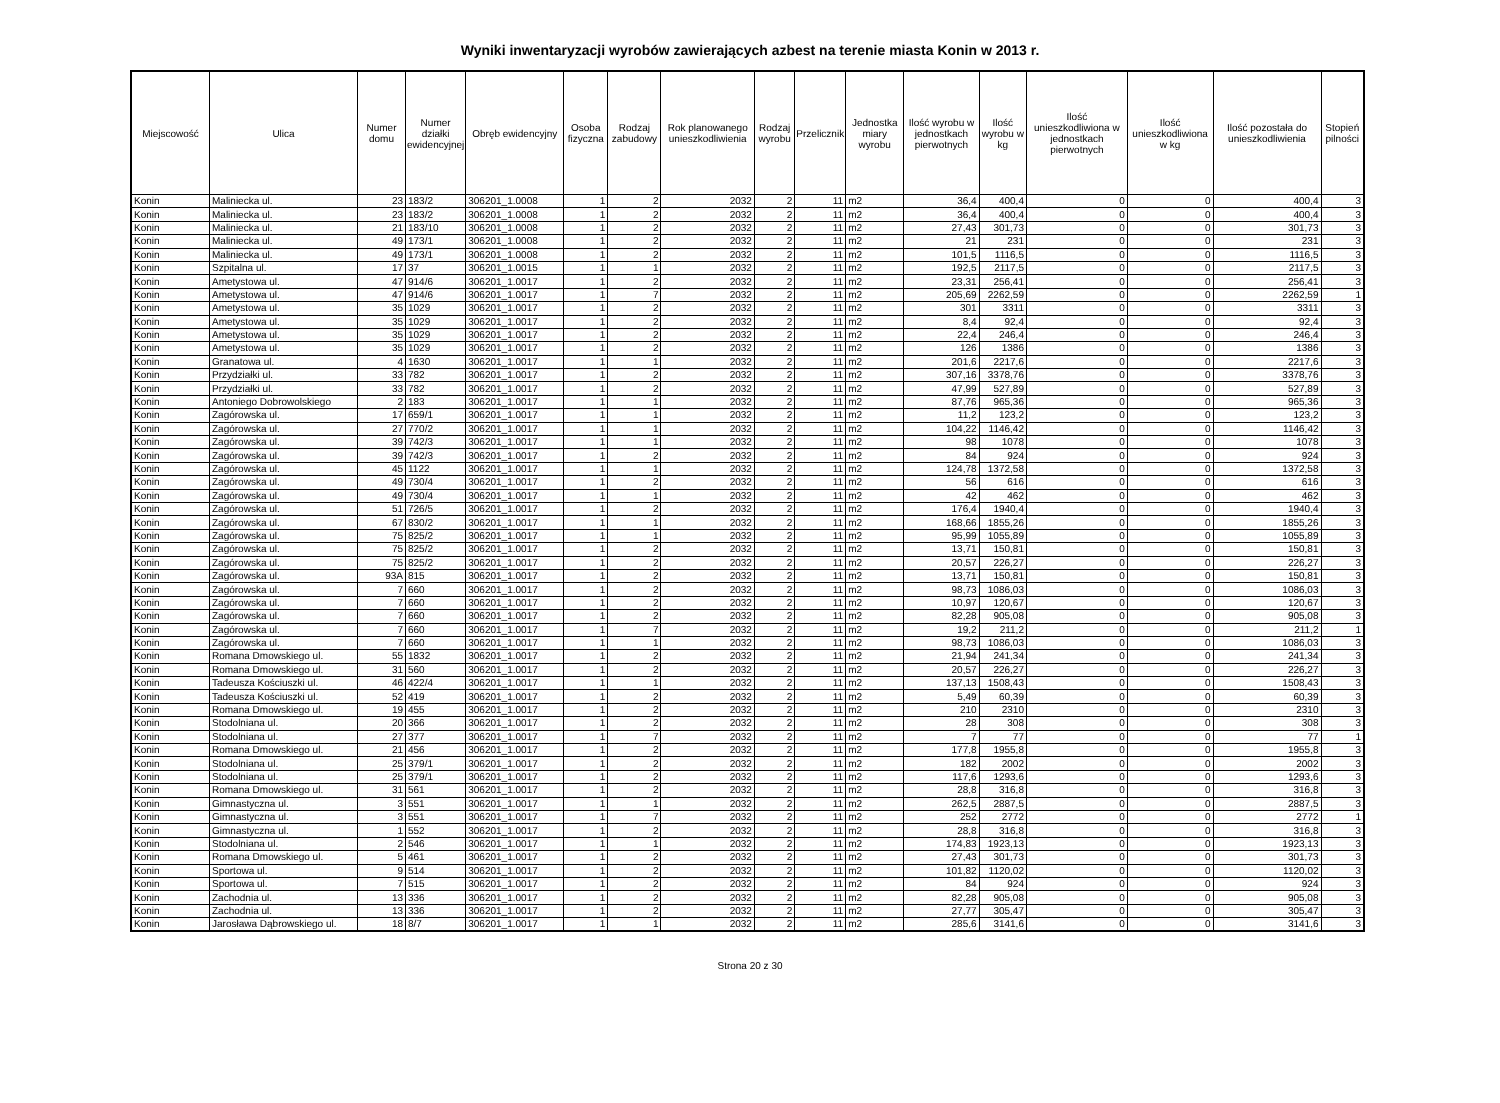Wyniki inwentaryzacji wyrobów zawierających azbest na terenie miasta Konin w 2013 r.
| Miejscowość | Ulica | Numer domu | Numer działki ewidencyjnej | Obręb ewidencyjny | Osoba fizyczna | Rodzaj zabudowy | Rok planowanego unieszkodliwienia | Rodzaj wyrobu | Przelicznik | Jednostka miary wyrobu | Ilość wyrobu w jednostkach pierwotnych | Ilość wyrobu w kg | Ilość unieszkodliwiona w jednostkach pierwotnych | Ilość unieszkodliwiona w kg | Ilość pozostała do unieszkodliwienia | Stopień pilności |
| --- | --- | --- | --- | --- | --- | --- | --- | --- | --- | --- | --- | --- | --- | --- | --- | --- |
| Konin | Maliniecka ul. | 23 | 183/2 | 306201_1.0008 | 1 | 2 | 2032 | 2 | 11 | m2 | 36,4 | 400,4 | 0 | 0 | 400,4 | 3 |
| Konin | Maliniecka ul. | 23 | 183/2 | 306201_1.0008 | 1 | 2 | 2032 | 2 | 11 | m2 | 36,4 | 400,4 | 0 | 0 | 400,4 | 3 |
| Konin | Maliniecka ul. | 21 | 183/10 | 306201_1.0008 | 1 | 2 | 2032 | 2 | 11 | m2 | 27,43 | 301,73 | 0 | 0 | 301,73 | 3 |
| Konin | Maliniecka ul. | 49 | 173/1 | 306201_1.0008 | 1 | 2 | 2032 | 2 | 11 | m2 | 21 | 231 | 0 | 0 | 231 | 3 |
| Konin | Maliniecka ul. | 49 | 173/1 | 306201_1.0008 | 1 | 2 | 2032 | 2 | 11 | m2 | 101,5 | 1116,5 | 0 | 0 | 1116,5 | 3 |
| Konin | Szpitalna ul. | 17 | 37 | 306201_1.0015 | 1 | 1 | 2032 | 2 | 11 | m2 | 192,5 | 2117,5 | 0 | 0 | 2117,5 | 3 |
| Konin | Ametystowa ul. | 47 | 914/6 | 306201_1.0017 | 1 | 2 | 2032 | 2 | 11 | m2 | 23,31 | 256,41 | 0 | 0 | 256,41 | 3 |
| Konin | Ametystowa ul. | 47 | 914/6 | 306201_1.0017 | 1 | 7 | 2032 | 2 | 11 | m2 | 205,69 | 2262,59 | 0 | 0 | 2262,59 | 1 |
| Konin | Ametystowa ul. | 35 | 1029 | 306201_1.0017 | 1 | 2 | 2032 | 2 | 11 | m2 | 301 | 3311 | 0 | 0 | 3311 | 3 |
| Konin | Ametystowa ul. | 35 | 1029 | 306201_1.0017 | 1 | 2 | 2032 | 2 | 11 | m2 | 8,4 | 92,4 | 0 | 0 | 92,4 | 3 |
| Konin | Ametystowa ul. | 35 | 1029 | 306201_1.0017 | 1 | 2 | 2032 | 2 | 11 | m2 | 22,4 | 246,4 | 0 | 0 | 246,4 | 3 |
| Konin | Ametystowa ul. | 35 | 1029 | 306201_1.0017 | 1 | 2 | 2032 | 2 | 11 | m2 | 126 | 1386 | 0 | 0 | 1386 | 3 |
| Konin | Granatowa ul. | 4 | 1630 | 306201_1.0017 | 1 | 1 | 2032 | 2 | 11 | m2 | 201,6 | 2217,6 | 0 | 0 | 2217,6 | 3 |
| Konin | Przydziałki ul. | 33 | 782 | 306201_1.0017 | 1 | 2 | 2032 | 2 | 11 | m2 | 307,16 | 3378,76 | 0 | 0 | 3378,76 | 3 |
| Konin | Przydziałki ul. | 33 | 782 | 306201_1.0017 | 1 | 2 | 2032 | 2 | 11 | m2 | 47,99 | 527,89 | 0 | 0 | 527,89 | 3 |
| Konin | Antoniego Dobrowolskiego | 2 | 183 | 306201_1.0017 | 1 | 1 | 2032 | 2 | 11 | m2 | 87,76 | 965,36 | 0 | 0 | 965,36 | 3 |
| Konin | Zagórowska ul. | 17 | 659/1 | 306201_1.0017 | 1 | 1 | 2032 | 2 | 11 | m2 | 11,2 | 123,2 | 0 | 0 | 123,2 | 3 |
| Konin | Zagórowska ul. | 27 | 770/2 | 306201_1.0017 | 1 | 1 | 2032 | 2 | 11 | m2 | 104,22 | 1146,42 | 0 | 0 | 1146,42 | 3 |
| Konin | Zagórowska ul. | 39 | 742/3 | 306201_1.0017 | 1 | 1 | 2032 | 2 | 11 | m2 | 98 | 1078 | 0 | 0 | 1078 | 3 |
| Konin | Zagórowska ul. | 39 | 742/3 | 306201_1.0017 | 1 | 2 | 2032 | 2 | 11 | m2 | 84 | 924 | 0 | 0 | 924 | 3 |
| Konin | Zagórowska ul. | 45 | 1122 | 306201_1.0017 | 1 | 1 | 2032 | 2 | 11 | m2 | 124,78 | 1372,58 | 0 | 0 | 1372,58 | 3 |
| Konin | Zagórowska ul. | 49 | 730/4 | 306201_1.0017 | 1 | 2 | 2032 | 2 | 11 | m2 | 56 | 616 | 0 | 0 | 616 | 3 |
| Konin | Zagórowska ul. | 49 | 730/4 | 306201_1.0017 | 1 | 1 | 2032 | 2 | 11 | m2 | 42 | 462 | 0 | 0 | 462 | 3 |
| Konin | Zagórowska ul. | 51 | 726/5 | 306201_1.0017 | 1 | 2 | 2032 | 2 | 11 | m2 | 176,4 | 1940,4 | 0 | 0 | 1940,4 | 3 |
| Konin | Zagórowska ul. | 67 | 830/2 | 306201_1.0017 | 1 | 1 | 2032 | 2 | 11 | m2 | 168,66 | 1855,26 | 0 | 0 | 1855,26 | 3 |
| Konin | Zagórowska ul. | 75 | 825/2 | 306201_1.0017 | 1 | 1 | 2032 | 2 | 11 | m2 | 95,99 | 1055,89 | 0 | 0 | 1055,89 | 3 |
| Konin | Zagórowska ul. | 75 | 825/2 | 306201_1.0017 | 1 | 2 | 2032 | 2 | 11 | m2 | 13,71 | 150,81 | 0 | 0 | 150,81 | 3 |
| Konin | Zagórowska ul. | 75 | 825/2 | 306201_1.0017 | 1 | 2 | 2032 | 2 | 11 | m2 | 20,57 | 226,27 | 0 | 0 | 226,27 | 3 |
| Konin | Zagórowska ul. | 93A | 815 | 306201_1.0017 | 1 | 2 | 2032 | 2 | 11 | m2 | 13,71 | 150,81 | 0 | 0 | 150,81 | 3 |
| Konin | Zagórowska ul. | 7 | 660 | 306201_1.0017 | 1 | 2 | 2032 | 2 | 11 | m2 | 98,73 | 1086,03 | 0 | 0 | 1086,03 | 3 |
| Konin | Zagórowska ul. | 7 | 660 | 306201_1.0017 | 1 | 2 | 2032 | 2 | 11 | m2 | 10,97 | 120,67 | 0 | 0 | 120,67 | 3 |
| Konin | Zagórowska ul. | 7 | 660 | 306201_1.0017 | 1 | 2 | 2032 | 2 | 11 | m2 | 82,28 | 905,08 | 0 | 0 | 905,08 | 3 |
| Konin | Zagórowska ul. | 7 | 660 | 306201_1.0017 | 1 | 7 | 2032 | 2 | 11 | m2 | 19,2 | 211,2 | 0 | 0 | 211,2 | 1 |
| Konin | Zagórowska ul. | 7 | 660 | 306201_1.0017 | 1 | 1 | 2032 | 2 | 11 | m2 | 98,73 | 1086,03 | 0 | 0 | 1086,03 | 3 |
| Konin | Romana Dmowskiego ul. | 55 | 1832 | 306201_1.0017 | 1 | 2 | 2032 | 2 | 11 | m2 | 21,94 | 241,34 | 0 | 0 | 241,34 | 3 |
| Konin | Romana Dmowskiego ul. | 31 | 560 | 306201_1.0017 | 1 | 2 | 2032 | 2 | 11 | m2 | 20,57 | 226,27 | 0 | 0 | 226,27 | 3 |
| Konin | Tadeusza Kościuszki ul. | 46 | 422/4 | 306201_1.0017 | 1 | 1 | 2032 | 2 | 11 | m2 | 137,13 | 1508,43 | 0 | 0 | 1508,43 | 3 |
| Konin | Tadeusza Kościuszki ul. | 52 | 419 | 306201_1.0017 | 1 | 2 | 2032 | 2 | 11 | m2 | 5,49 | 60,39 | 0 | 0 | 60,39 | 3 |
| Konin | Romana Dmowskiego ul. | 19 | 455 | 306201_1.0017 | 1 | 2 | 2032 | 2 | 11 | m2 | 210 | 2310 | 0 | 0 | 2310 | 3 |
| Konin | Stodolniana ul. | 20 | 366 | 306201_1.0017 | 1 | 2 | 2032 | 2 | 11 | m2 | 28 | 308 | 0 | 0 | 308 | 3 |
| Konin | Stodolniana ul. | 27 | 377 | 306201_1.0017 | 1 | 7 | 2032 | 2 | 11 | m2 | 7 | 77 | 0 | 0 | 77 | 1 |
| Konin | Romana Dmowskiego ul. | 21 | 456 | 306201_1.0017 | 1 | 2 | 2032 | 2 | 11 | m2 | 177,8 | 1955,8 | 0 | 0 | 1955,8 | 3 |
| Konin | Stodolniana ul. | 25 | 379/1 | 306201_1.0017 | 1 | 2 | 2032 | 2 | 11 | m2 | 182 | 2002 | 0 | 0 | 2002 | 3 |
| Konin | Stodolniana ul. | 25 | 379/1 | 306201_1.0017 | 1 | 2 | 2032 | 2 | 11 | m2 | 117,6 | 1293,6 | 0 | 0 | 1293,6 | 3 |
| Konin | Romana Dmowskiego ul. | 31 | 561 | 306201_1.0017 | 1 | 2 | 2032 | 2 | 11 | m2 | 28,8 | 316,8 | 0 | 0 | 316,8 | 3 |
| Konin | Gimnastyczna ul. | 3 | 551 | 306201_1.0017 | 1 | 1 | 2032 | 2 | 11 | m2 | 262,5 | 2887,5 | 0 | 0 | 2887,5 | 3 |
| Konin | Gimnastyczna ul. | 3 | 551 | 306201_1.0017 | 1 | 7 | 2032 | 2 | 11 | m2 | 252 | 2772 | 0 | 0 | 2772 | 1 |
| Konin | Gimnastyczna ul. | 1 | 552 | 306201_1.0017 | 1 | 2 | 2032 | 2 | 11 | m2 | 28,8 | 316,8 | 0 | 0 | 316,8 | 3 |
| Konin | Stodolniana ul. | 2 | 546 | 306201_1.0017 | 1 | 1 | 2032 | 2 | 11 | m2 | 174,83 | 1923,13 | 0 | 0 | 1923,13 | 3 |
| Konin | Romana Dmowskiego ul. | 5 | 461 | 306201_1.0017 | 1 | 2 | 2032 | 2 | 11 | m2 | 27,43 | 301,73 | 0 | 0 | 301,73 | 3 |
| Konin | Sportowa ul. | 9 | 514 | 306201_1.0017 | 1 | 2 | 2032 | 2 | 11 | m2 | 101,82 | 1120,02 | 0 | 0 | 1120,02 | 3 |
| Konin | Sportowa ul. | 7 | 515 | 306201_1.0017 | 1 | 2 | 2032 | 2 | 11 | m2 | 84 | 924 | 0 | 0 | 924 | 3 |
| Konin | Zachodnia ul. | 13 | 336 | 306201_1.0017 | 1 | 2 | 2032 | 2 | 11 | m2 | 82,28 | 905,08 | 0 | 0 | 905,08 | 3 |
| Konin | Zachodnia ul. | 13 | 336 | 306201_1.0017 | 1 | 2 | 2032 | 2 | 11 | m2 | 27,77 | 305,47 | 0 | 0 | 305,47 | 3 |
| Konin | Jarosława Dąbrowskiego ul. | 18 | 8/7 | 306201_1.0017 | 1 | 1 | 2032 | 2 | 11 | m2 | 285,6 | 3141,6 | 0 | 0 | 3141,6 | 3 |
Strona 20 z 30